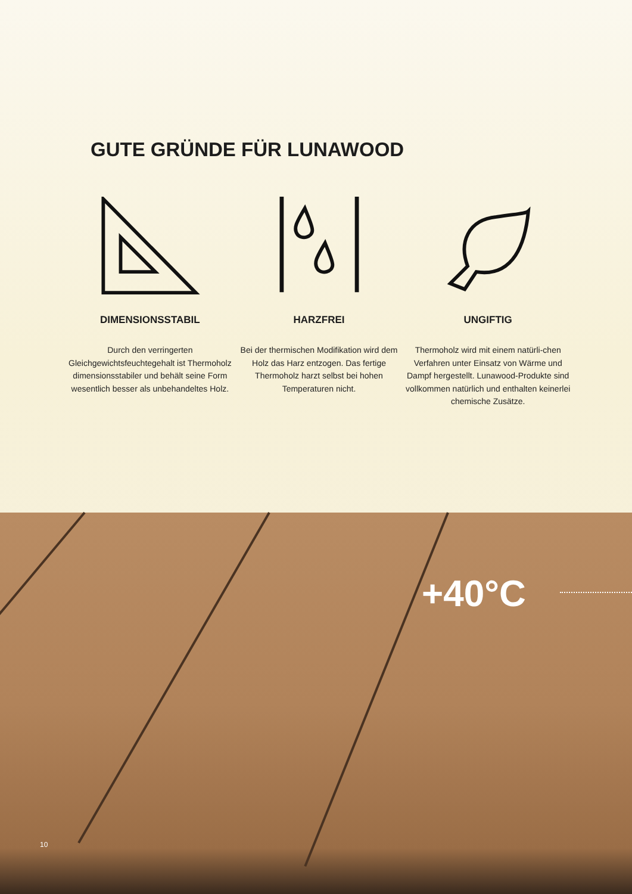GUTE GRÜNDE FÜR LUNAWOOD
DIMENSIONSSTABIL
Durch den verringerten Gleichgewichtsfeuchtegehalt ist Thermoholz dimensionsstabiler und behält seine Form wesentlich besser als unbehandeltes Holz.
HARZFREI
Bei der thermischen Modifikation wird dem Holz das Harz entzogen. Das fertige Thermoholz harzt selbst bei hohen Temperaturen nicht.
UNGIFTIG
Thermoholz wird mit einem natürli-chen Verfahren unter Einsatz von Wärme und Dampf hergestellt. Lunawood-Produkte sind vollkommen natürlich und enthalten keinerlei chemische Zusätze.
+40°C
10